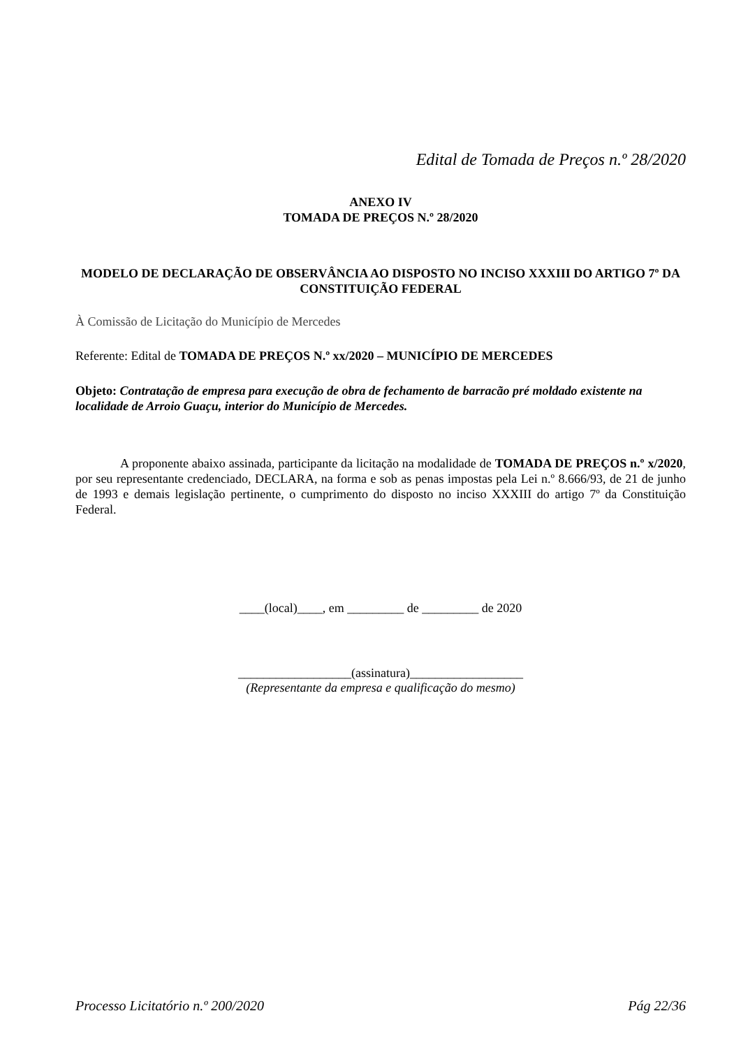Edital de Tomada de Preços n.º 28/2020
ANEXO IV
TOMADA DE PREÇOS N.º 28/2020
MODELO DE DECLARAÇÃO DE OBSERVÂNCIA AO DISPOSTO NO INCISO XXXIII DO ARTIGO 7º DA CONSTITUIÇÃO FEDERAL
À Comissão de Licitação do Município de Mercedes
Referente: Edital de TOMADA DE PREÇOS N.º xx/2020 – MUNICÍPIO DE MERCEDES
Objeto: Contratação de empresa para execução de obra de fechamento de barracão pré moldado existente na localidade de Arroio Guaçu, interior do Município de Mercedes.
A proponente abaixo assinada, participante da licitação na modalidade de TOMADA DE PREÇOS n.º x/2020, por seu representante credenciado, DECLARA, na forma e sob as penas impostas pela Lei n.º 8.666/93, de 21 de junho de 1993 e demais legislação pertinente, o cumprimento do disposto no inciso XXXIII do artigo 7º da Constituição Federal.
____(local)____, em _________ de _________ de 2020
__________________(assinatura)__________________
(Representante da empresa e qualificação do mesmo)
Processo Licitatório n.º 200/2020 Pág 22/36